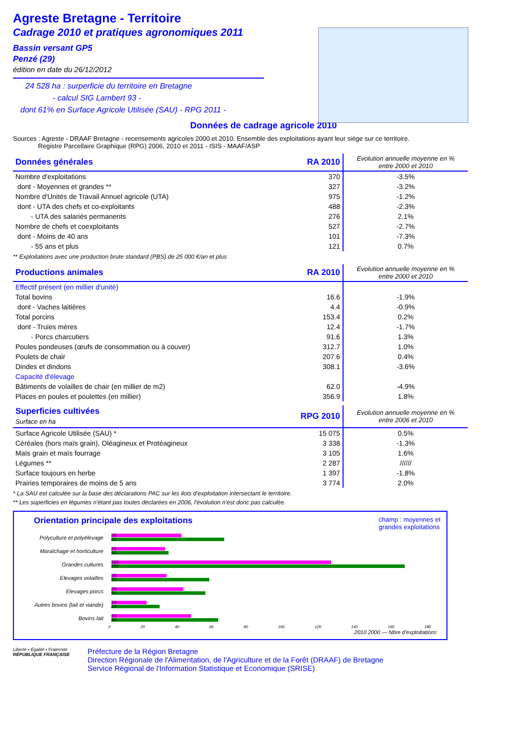Agreste Bretagne - Territoire
Cadrage 2010 et pratiques agronomiques 2011
Bassin versant GP5
Penzé (29)
édition en date du 26/12/2012
24 528 ha : surperficie du territoire en Bretagne
- calcul SIG Lambert 93 -
dont 61% en Surface Agricole Utilisée (SAU) - RPG 2011 -
Données de cadrage agricole 2010
Sources : Agreste - DRAAF Bretagne - recensements agricoles 2000 et 2010. Ensemble des exploitations ayant leur siège sur ce territoire.
Registre Parcellaire Graphique (RPG) 2006, 2010 et 2011 - ISIS - MAAF/ASP
| Données générales | RA 2010 | Evolution annuelle moyenne en % entre 2000 et 2010 |
| Nombre d'exploitations | 370 | -3.5% |
| dont - Moyennes et grandes ** | 327 | -3.2% |
| Nombre d'Unités de Travail Annuel agricole (UTA) | 975 | -1.2% |
| dont - UTA des chefs et co-exploitants | 488 | -2.3% |
| - UTA des salariés permanents | 276 | 2.1% |
| Nombre de chefs et coexploitants | 527 | -2.7% |
| dont - Moins de 40 ans | 101 | -7.3% |
| - 55 ans et plus | 121 | 0.7% |
** Exploitations avec une production brute standard (PBS) de 25 000 €/an et plus
| Productions animales | RA 2010 | Evolution annuelle moyenne en % entre 2000 et 2010 |
| Effectif présent (en millier d'unité) | | |
| Total bovins | 16.6 | -1.9% |
| dont - Vaches laitières | 4.4 | -0.9% |
| Total porcins | 153.4 | 0.2% |
| dont - Truies mères | 12.4 | -1.7% |
| - Porcs charcutiers | 91.6 | 1.3% |
| Poules pondeuses (œufs de consommation ou à couver) | 312.7 | 1.0% |
| Poulets de chair | 207.6 | 0.4% |
| Dindes et dindons | 308.1 | -3.6% |
| Capacité d'élevage | | |
| Bâtiments de volailles de chair (en millier de m2) | 62.0 | -4.9% |
| Places en poules et poulettes (en millier) | 356.9 | 1.8% |
| Superficies cultivées Surface en ha | RPG 2010 | Evolution annuelle moyenne en % entre 2006 et 2010 |
| Surface Agricole Utilisée (SAU) * | 15 075 | 0.5% |
| Céréales (hors maïs grain), Oléagineux et Protéagineux | 3 338 | -1.3% |
| Maïs grain et maïs fourrage | 3 105 | 1.6% |
| Légumes ** | 2 287 | ////// |
| Surface toujours en herbe | 1 397 | -1.8% |
| Prairies temporaires de moins de 5 ans | 3 774 | 2.0% |
* La SAU est calculée sur la base des déclarations PAC sur les ilots d'exploitation intersectant le territoire.
** Les superficies en légumes n'étant pas toutes déclarées en 2006, l'évolution n'est donc pas calculée.
Orientation principale des exploitations champ : moyennes et
grandes exploitations
Polyculture et polyélevage
38
61
Maraîchage et horticulture
29
31
Grandes cultures
119
159
Elevages volailles
30
53
Elevages porcs
39
51
Autres bovins (lait et viande)
19
26
Bovins lait
43
58
0 20 40 60 80 100 120 140 160 180
2010 2000 — Nbre d'exploitations
Liberté • Égalité • Fraternité
RÉPUBLIQUE FRANÇAISE
Préfecture de la Région Bretagne
Direction Régionale de l'Alimentation, de l'Agriculture et de la Forêt (DRAAF) de Bretagne
Service Régional de l'Information Statistique et Economique (SRISE)